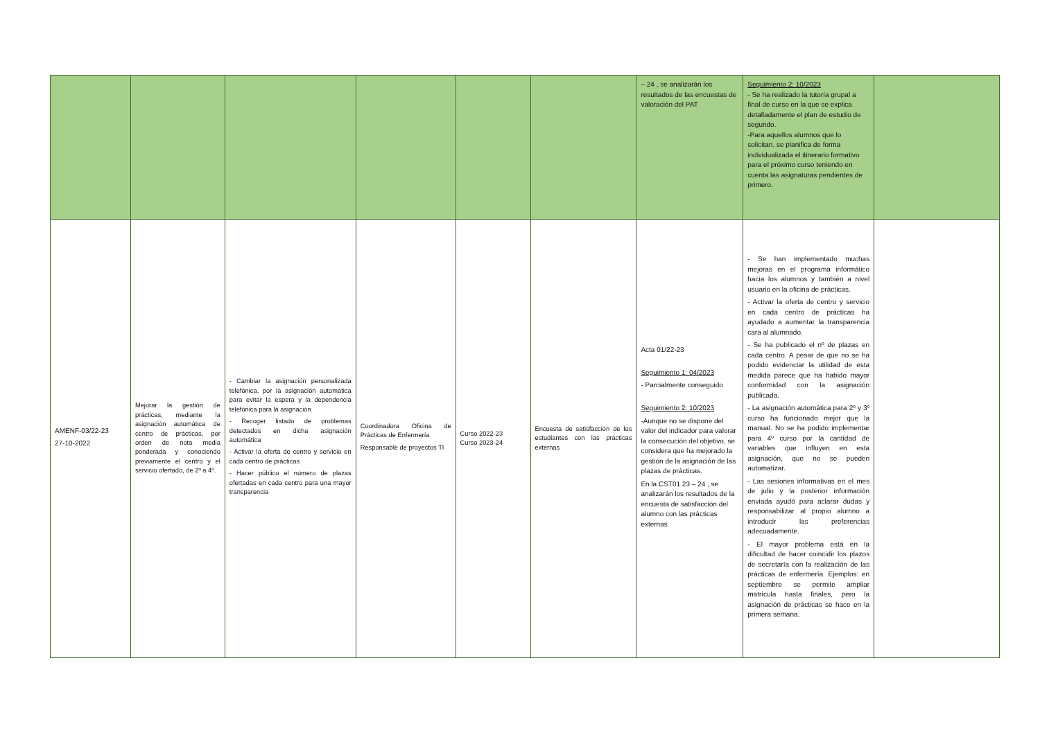| | | | | | | – 24 , se analizarán los resultados de las encuestas de valoración del PAT | Seguimiento 2: 10/2023 - Se ha realizado la tutoría grupal a final de curso en la que se explica detalladamente el plan de estudio de segundo. -Para aquellos alumnos que lo solicitan, se planifica de forma individualizada el itinerario formativo para el próximo curso teniendo en cuenta las asignaturas pendientes de primero. | |
| AMENF-03/22-23 27-10-2022 | Mejorar la gestión de prácticas, mediante la asignación automática de centro de prácticas, por orden de nota media ponderada y conociendo previamente el centro y el servicio ofertado, de 2º a 4º. | - Cambiar la asignación personalizada telefónica, por la asignación automática para evitar la espera y la dependencia telefónica para la asignación - Recoger listado de problemas detectados en dicha asignación automática - Activar la oferta de centro y servicio en cada centro de prácticas - Hacer público el número de plazas ofertadas en cada centro para una mayor transparencia | Coordinadora Oficina de Prácticas de Enfermería Responsable de proyectos TI | Curso 2022-23 Curso 2023-24 | Encuesta de satisfacción de los estudiantes con las prácticas externas | Acta 01/22-23 Seguimiento 1: 04/2023 - Parcialmente conseguido Seguimiento 2: 10/2023 -Aunque no se dispone del valor del indicador para valorar la consecución del objetivo, se considera que ha mejorado la gestión de la asignación de las plazas de prácticas. En la CST01 23 – 24 , se analizarán los resultados de la encuesta de satisfacción del alumno con las prácticas externas | - Se han implementado muchas mejoras en el programa informático hacia los alumnos y también a nivel usuario en la oficina de prácticas. - Activar la oferta de centro y servicio en cada centro de prácticas ha ayudado a aumentar la transparencia cara al alumnado. - Se ha publicado el nº de plazas en cada centro. A pesar de que no se ha podido evidenciar la utilidad de esta medida parece que ha habido mayor conformidad con la asignación publicada. - La asignación automática para 2º y 3º curso ha funcionado mejor que la manual. No se ha podido implementar para 4º curso por la cantidad de variables que influyen en esta asignación, que no se pueden automatizar. - Las sesiones informativas en el mes de julio y la posterior información enviada ayudó para aclarar dudas y responsabilizar al propio alumno a introducir las preferencias adecuadamente. - El mayor problema está en la dificultad de hacer coincidir los plazos de secretaría con la realización de las prácticas de enfermería. Ejemplos: en septiembre se permite ampliar matrícula hasta finales, pero la asignación de prácticas se hace en la primera semana. | |